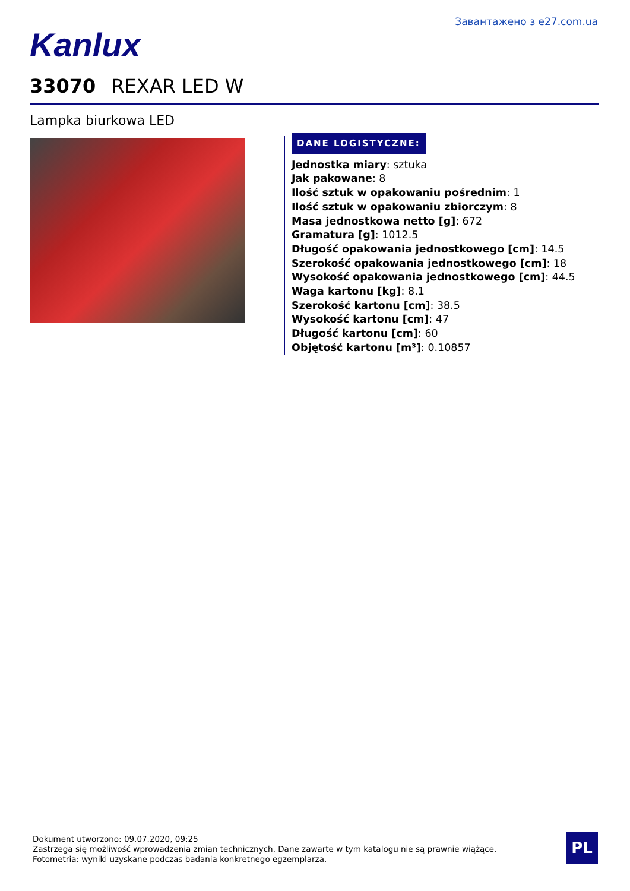Завантажено з e27.com.ua
Kanlux
33070 REXAR LED W
Lampka biurkowa LED
DANE LOGISTYCZNE:
Jednostka miary: sztuka
Jak pakowane: 8
Ilość sztuk w opakowaniu pośrednim: 1
Ilość sztuk w opakowaniu zbiorczym: 8
Masa jednostkowa netto [g]: 672
Gramatura [g]: 1012.5
Długość opakowania jednostkowego [cm]: 14.5
Szerokość opakowania jednostkowego [cm]: 18
Wysokość opakowania jednostkowego [cm]: 44.5
Waga kartonu [kg]: 8.1
Szerokość kartonu [cm]: 38.5
Wysokość kartonu [cm]: 47
Długość kartonu [cm]: 60
Objętość kartonu [m³]: 0.10857
Dokument utworzono: 09.07.2020, 09:25
Zastrzega się możliwość wprowadzenia zmian technicznych. Dane zawarte w tym katalogu nie są prawnie wiążące.
Fotometria: wyniki uzyskane podczas badania konkretnego egzemplarza.
PL